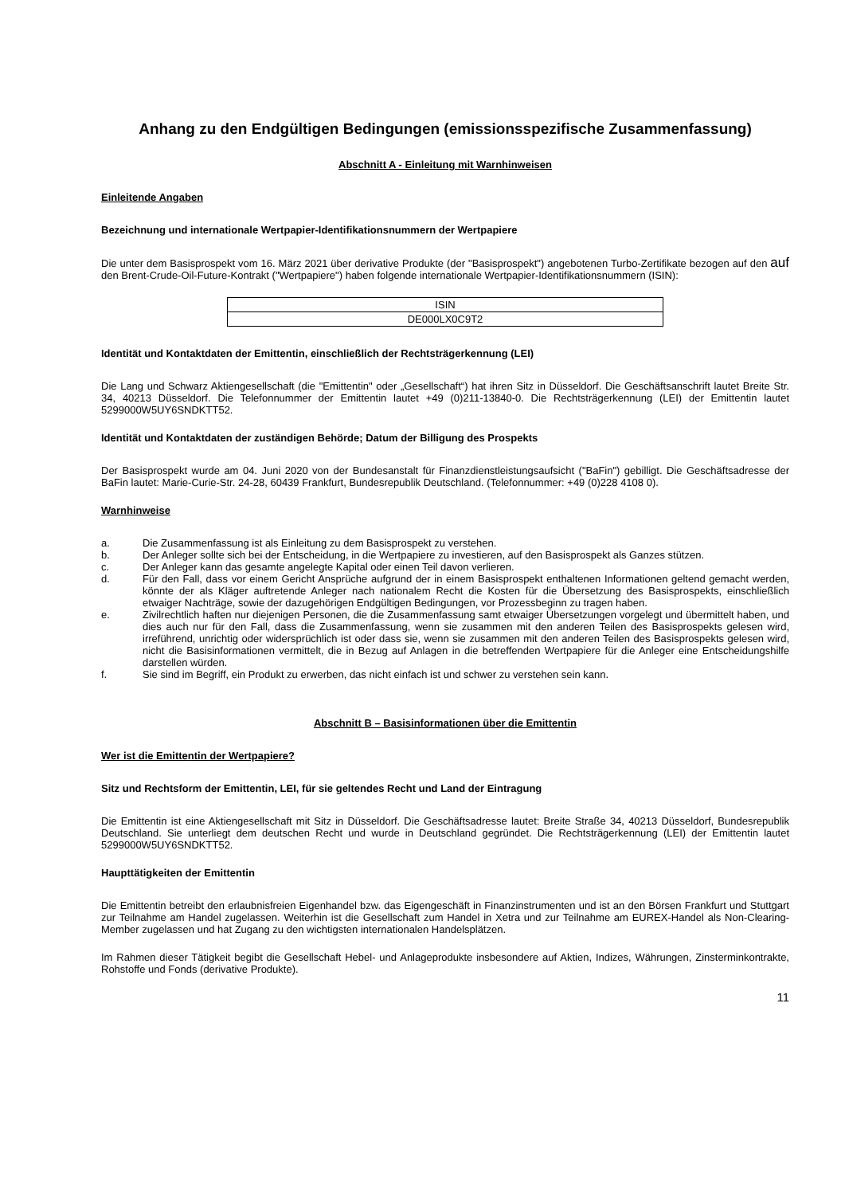Anhang zu den Endgültigen Bedingungen (emissionsspezifische Zusammenfassung)
Abschnitt A - Einleitung mit Warnhinweisen
Einleitende Angaben
Bezeichnung und internationale Wertpapier-Identifikationsnummern der Wertpapiere
Die unter dem Basisprospekt vom 16. März 2021 über derivative Produkte (der "Basisprospekt") angebotenen Turbo-Zertifikate bezogen auf den auf den Brent-Crude-Oil-Future-Kontrakt ("Wertpapiere") haben folgende internationale Wertpapier-Identifikationsnummern (ISIN):
| ISIN |
| --- |
| DE000LX0C9T2 |
Identität und Kontaktdaten der Emittentin, einschließlich der Rechtsträgerkennung (LEI)
Die Lang und Schwarz Aktiengesellschaft (die "Emittentin" oder „Gesellschaft“) hat ihren Sitz in Düsseldorf. Die Geschäftsanschrift lautet Breite Str. 34, 40213 Düsseldorf. Die Telefonnummer der Emittentin lautet +49 (0)211-13840-0. Die Rechtsträgerkennung (LEI) der Emittentin lautet 5299000W5UY6SNDKTT52.
Identität und Kontaktdaten der zuständigen Behörde; Datum der Billigung des Prospekts
Der Basisprospekt wurde am 04. Juni 2020 von der Bundesanstalt für Finanzdienstleistungsaufsicht ("BaFin") gebilligt. Die Geschäftsadresse der BaFin lautet: Marie-Curie-Str. 24-28, 60439 Frankfurt, Bundesrepublik Deutschland. (Telefonnummer: +49 (0)228 4108 0).
Warnhinweise
a. Die Zusammenfassung ist als Einleitung zu dem Basisprospekt zu verstehen.
b. Der Anleger sollte sich bei der Entscheidung, in die Wertpapiere zu investieren, auf den Basisprospekt als Ganzes stützen.
c. Der Anleger kann das gesamte angelegte Kapital oder einen Teil davon verlieren.
d. Für den Fall, dass vor einem Gericht Ansprüche aufgrund der in einem Basisprospekt enthaltenen Informationen geltend gemacht werden, könnte der als Kläger auftretende Anleger nach nationalem Recht die Kosten für die Übersetzung des Basisprospekts, einschließlich etwaiger Nachträge, sowie der dazugehörigen Endgültigen Bedingungen, vor Prozessbeginn zu tragen haben.
e. Zivilrechtlich haften nur diejenigen Personen, die die Zusammenfassung samt etwaiger Übersetzungen vorgelegt und übermittelt haben, und dies auch nur für den Fall, dass die Zusammenfassung, wenn sie zusammen mit den anderen Teilen des Basisprospekts gelesen wird, irreführend, unrichtig oder widersprüchlich ist oder dass sie, wenn sie zusammen mit den anderen Teilen des Basisprospekts gelesen wird, nicht die Basisinformationen vermittelt, die in Bezug auf Anlagen in die betreffenden Wertpapiere für die Anleger eine Entscheidungshilfe darstellen würden.
f. Sie sind im Begriff, ein Produkt zu erwerben, das nicht einfach ist und schwer zu verstehen sein kann.
Abschnitt B – Basisinformationen über die Emittentin
Wer ist die Emittentin der Wertpapiere?
Sitz und Rechtsform der Emittentin, LEI, für sie geltendes Recht und Land der Eintragung
Die Emittentin ist eine Aktiengesellschaft mit Sitz in Düsseldorf. Die Geschäftsadresse lautet: Breite Straße 34, 40213 Düsseldorf, Bundesrepublik Deutschland. Sie unterliegt dem deutschen Recht und wurde in Deutschland gegründet. Die Rechtsträgerkennung (LEI) der Emittentin lautet 5299000W5UY6SNDKTT52.
Haupttätigkeiten der Emittentin
Die Emittentin betreibt den erlaubnisfreien Eigenhandel bzw. das Eigengeschäft in Finanzinstrumenten und ist an den Börsen Frankfurt und Stuttgart zur Teilnahme am Handel zugelassen. Weiterhin ist die Gesellschaft zum Handel in Xetra und zur Teilnahme am EUREX-Handel als Non-Clearing-Member zugelassen und hat Zugang zu den wichtigsten internationalen Handelsplätzen.
Im Rahmen dieser Tätigkeit begibt die Gesellschaft Hebel- und Anlageprodukte insbesondere auf Aktien, Indizes, Währungen, Zinsterminkontrakte, Rohstoffe und Fonds (derivative Produkte).
11